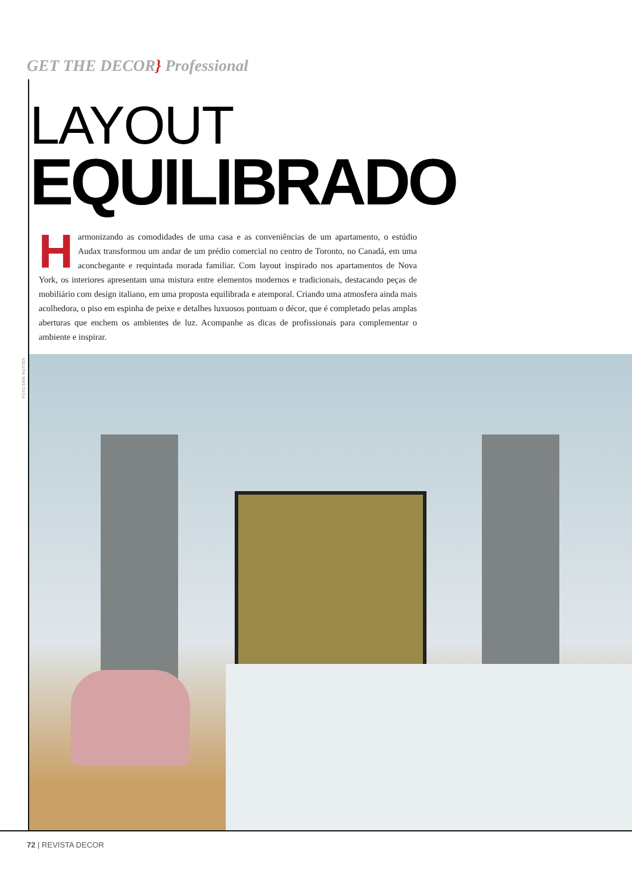GET THE DECOR} Professional
LAYOUT
EQUILIBRADO
Harmonizando as comodidades de uma casa e as conveniências de um apartamento, o estúdio Audax transformou um andar de um prédio comercial no centro de Toronto, no Canadá, em uma aconchegante e requintada morada familiar. Com layout inspirado nos apartamentos de Nova York, os interiores apresentam uma mistura entre elementos modernos e tradicionais, destacando peças de mobiliário com design italiano, em uma proposta equilibrada e atemporal. Criando uma atmosfera ainda mais acolhedora, o piso em espinha de peixe e detalhes luxuosos pontuam o décor, que é completado pelas amplas aberturas que enchem os ambientes de luz. Acompanhe as dicas de profissionais para complementar o ambiente e inspirar.
FOTO ERIK ROTTER
72 | REVISTA DECOR